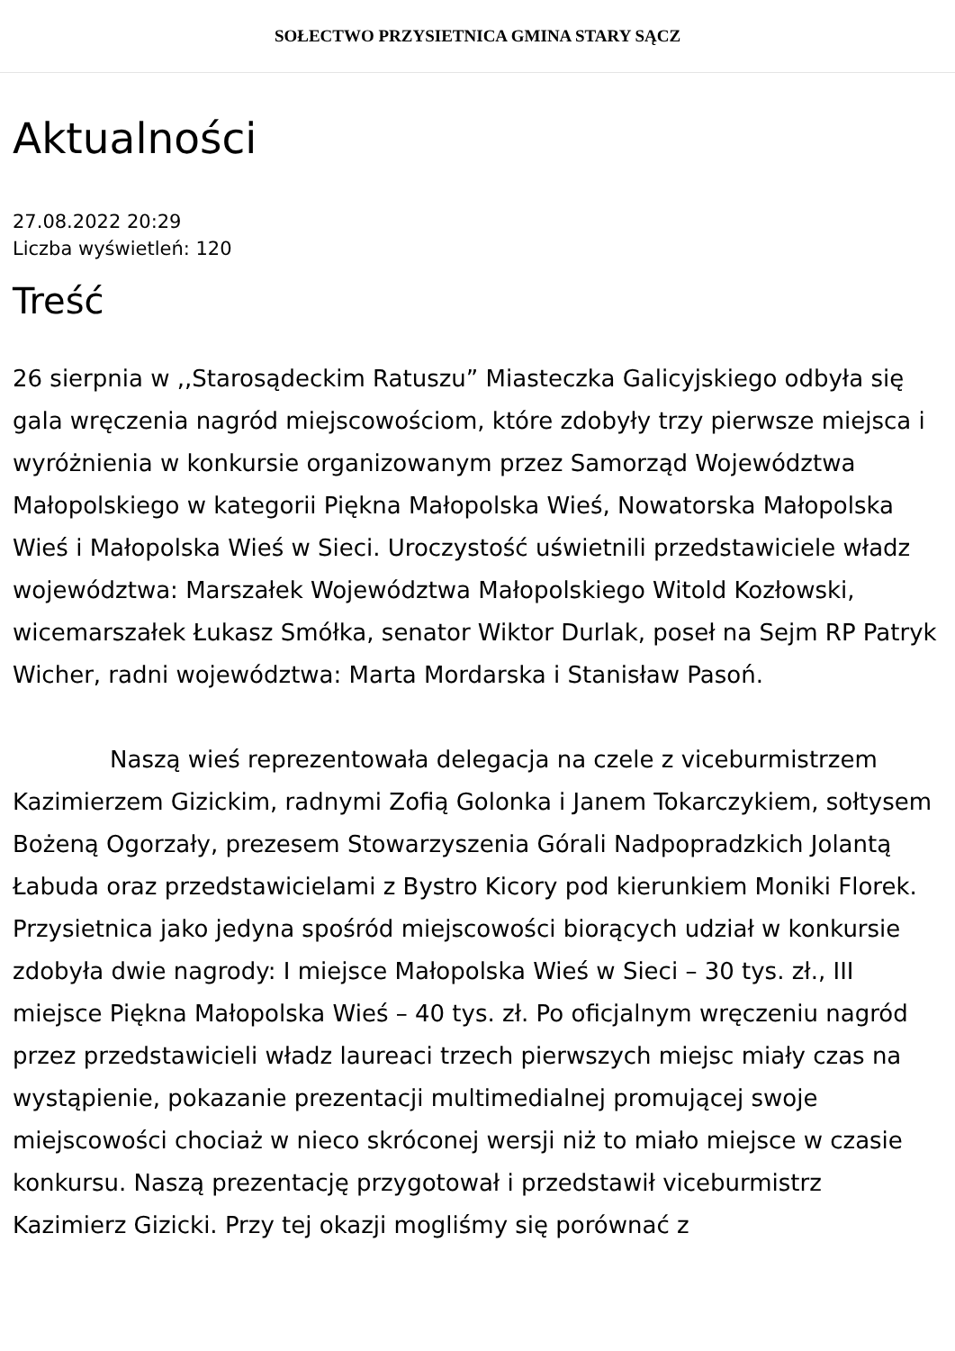SOŁECTWO PRZYSIETNICA GMINA STARY SĄCZ
Aktualności
27.08.2022 20:29
Liczba wyświetleń: 120
Treść
26 sierpnia w ,,Starosądeckim Ratuszu” Miasteczka Galicyjskiego odbyła się gala wręczenia nagród miejscowościom, które zdobyły trzy pierwsze miejsca i wyróżnienia w konkursie organizowanym przez Samorząd Województwa Małopolskiego w kategorii Piękna Małopolska Wieś, Nowatorska Małopolska Wieś i Małopolska Wieś w Sieci. Uroczystość uświetnili przedstawiciele władz województwa: Marszałek Województwa Małopolskiego Witold Kozłowski, wicemarszałek Łukasz Smółka, senator Wiktor Durlak, poseł na Sejm RP Patryk Wicher, radni województwa: Marta Mordarska i Stanisław Pasoń.
Naszą wieś reprezentowała delegacja na czele z viceburmistrzem Kazimierzem Gizickim, radnymi Zofią Golonka i Janem Tokarczykiem, sołtysem Bożeną Ogorzały, prezesem Stowarzyszenia Górali Nadpopradzkich Jolantą Łabuda oraz przedstawicielami z Bystro Kicory pod kierunkiem Moniki Florek. Przysietnica jako jedyna spośród miejscowości biorących udział w konkursie zdobyła dwie nagrody: I miejsce Małopolska Wieś w Sieci – 30 tys. zł., III miejsce Piękna Małopolska Wieś – 40 tys. zł. Po oficjalnym wręczeniu nagród przez przedstawicieli władz laureaci trzech pierwszych miejsc miały czas na wystąpienie, pokazanie prezentacji multimedialnej promującej swoje miejscowości chociaż w nieco skróconej wersji niż to miało miejsce w czasie konkursu. Naszą prezentację przygotował i przedstawił viceburmistrz Kazimierz Gizicki. Przy tej okazji mogliśmy się porównać z